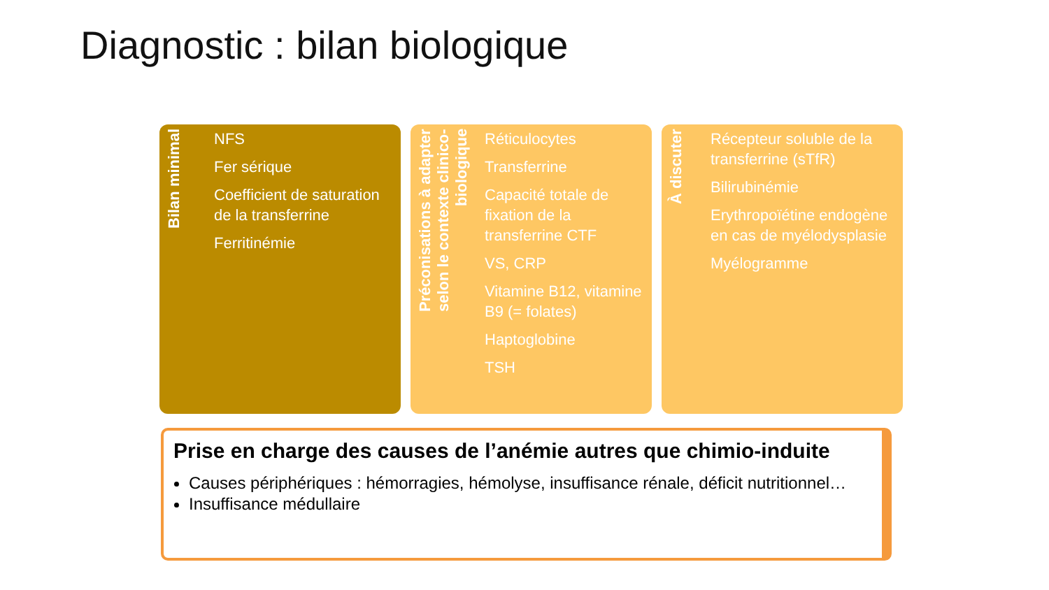Diagnostic : bilan biologique
Bilan minimal
NFS
Fer sérique
Coefficient de saturation de la transferrine
Ferritinémie
Préconisations à adapter selon le contexte clinico-biologique
Réticulocytes
Transferrine
Capacité totale de fixation de la transferrine CTF
VS, CRP
Vitamine B12, vitamine B9 (= folates)
Haptoglobine
TSH
À discuter
Récepteur soluble de la transferrine (sTfR)
Bilirubinémie
Erythropoïétine endogène en cas de myélodysplasie
Myélogramme
Prise en charge des causes de l’anémie autres que chimio-induite
Causes périphériques : hémorragies, hémolyse, insuffisance rénale, déficit nutritionnel…
Insuffisance médullaire